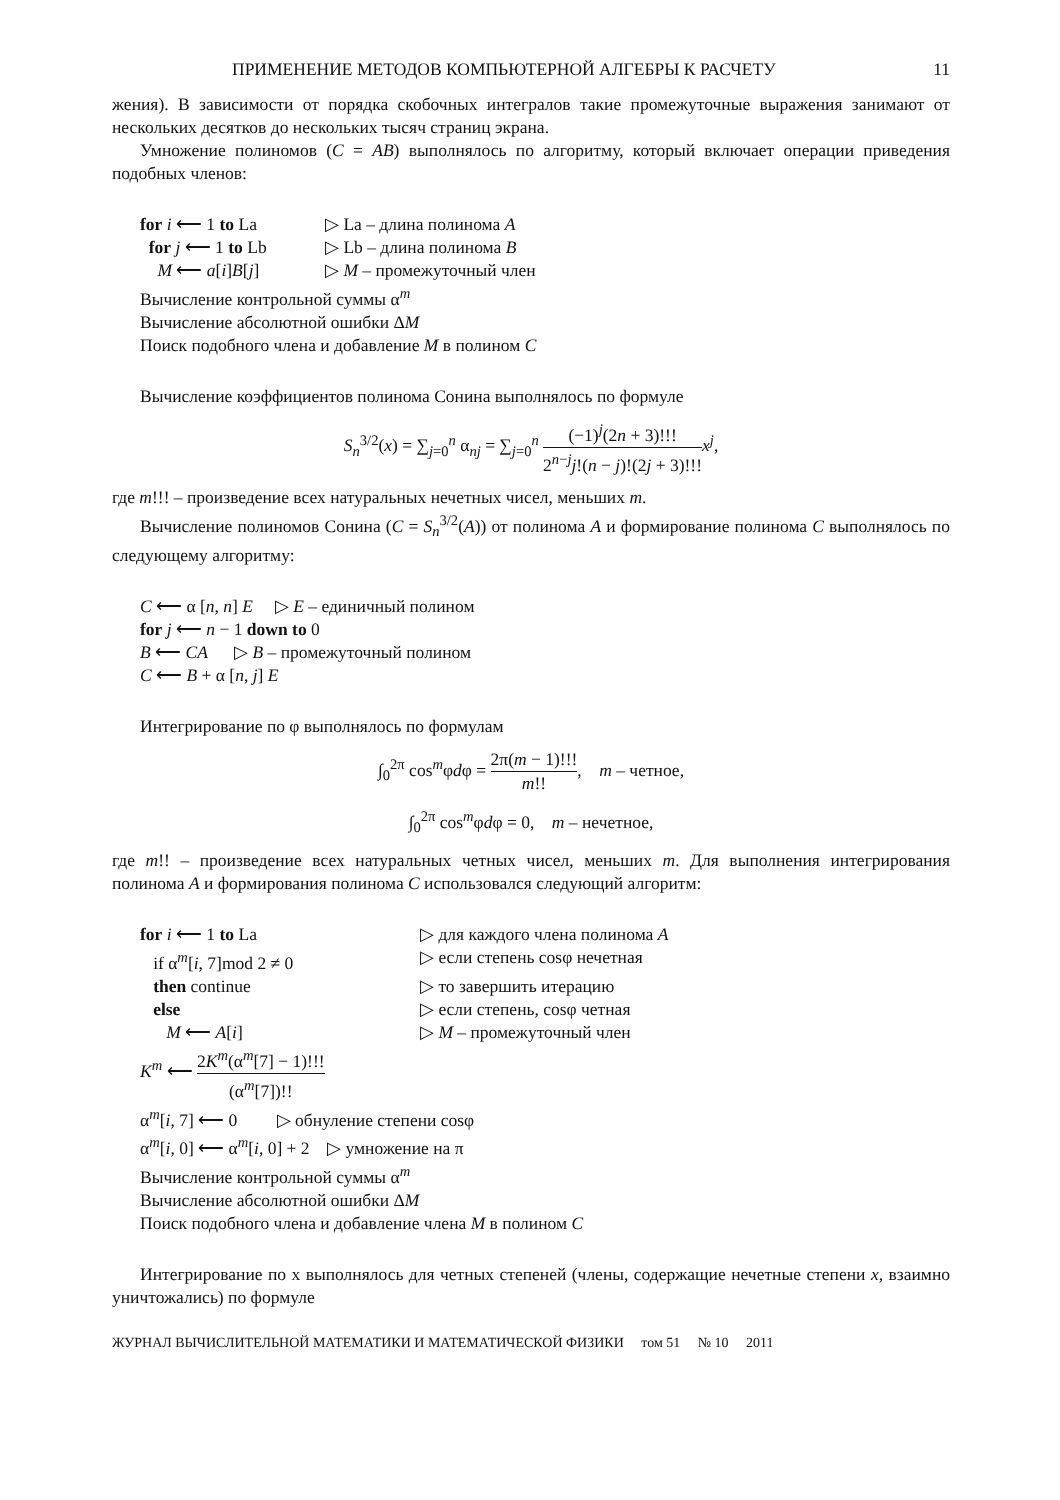ПРИМЕНЕНИЕ МЕТОДОВ КОМПЬЮТЕРНОЙ АЛГЕБРЫ К РАСЧЕТУ 11
жения). В зависимости от порядка скобочных интегралов такие промежуточные выражения занимают от нескольких десятков до нескольких тысяч страниц экрана.
Умножение полиномов (C = AB) выполнялось по алгоритму, который включает операции приведения подобных членов:
for i ⟵ 1 to La ▷ La – длина полинома A
for j ⟵ 1 to Lb ▷ Lb – длина полинома B
M ⟵ a[i]B[j] ▷ M – промежуточный член
Вычисление контрольной суммы α<sup>m</sup>
Вычисление абсолютной ошибки ΔM
Поиск подобного члена и добавление M в полином C
Вычисление коэффициентов полинома Сонина выполнялось по формуле
S<sub>n</sub><sup>3/2</sup>(x) = ∑<sub>j=0</sub><sup>n</sup> α<sub>nj</sub> = ∑<sub>j=0</sub><sup>n</sup> (−1)<sup>j</sup>(2n + 3)!!! 2<sup>n−j</sup>j!(n − j)!(2j + 3)!!!x<sup>j</sup>,
где m!!! – произведение всех натуральных нечетных чисел, меньших m.
Вычисление полиномов Сонина (C = S<sub>n</sub><sup>3/2</sup>(A)) от полинома A и формирование полинома C выполнялось по следующему алгоритму:
C ⟵ α [n, n] E ▷ E – единичный полином
for j ⟵ n − 1 down to 0
B ⟵ CA ▷ B – промежуточный полином
C ⟵ B + α [n, j] E
Интегрирование по φ выполнялось по формулам
∫<sub>0</sub><sup>2π</sup> cos<sup>m</sup>φdφ = 2π(m − 1)!!! m!!, m – четное,
∫<sub>0</sub><sup>2π</sup> cos<sup>m</sup>φdφ = 0, m – нечетное,
где m!! – произведение всех натуральных четных чисел, меньших m. Для выполнения интегрирования полинома A и формирования полинома C использовался следующий алгоритм:
for i ⟵ 1 to La ▷ для каждого члена полинома A
if α<sup>m</sup>[i, 7]mod 2 ≠ 0 ▷ если степень cosφ нечетная
then continue ▷ то завершить итерацию
else ▷ если степень, cosφ четная
M ⟵ A[i] ▷ M – промежуточный член
K<sup>m</sup> ⟵ 2K<sup>m</sup>(α<sup>m</sup>[7] − 1)!!! (α<sup>m</sup>[7])!!
α<sup>m</sup>[i, 7] ⟵ 0 ▷ обнуление степени cosφ
α<sup>m</sup>[i, 0] ⟵ α<sup>m</sup>[i, 0] + 2 ▷ умножение на π
Вычисление контрольной суммы α<sup>m</sup>
Вычисление абсолютной ошибки ΔM
Поиск подобного члена и добавление члена M в полином C
Интегрирование по x выполнялось для четных степеней (члены, содержащие нечетные степени x, взаимно уничтожались) по формуле
ЖУРНАЛ ВЫЧИСЛИТЕЛЬНОЙ МАТЕМАТИКИ И МАТЕМАТИЧЕСКОЙ ФИЗИКИ том 51 № 10 2011